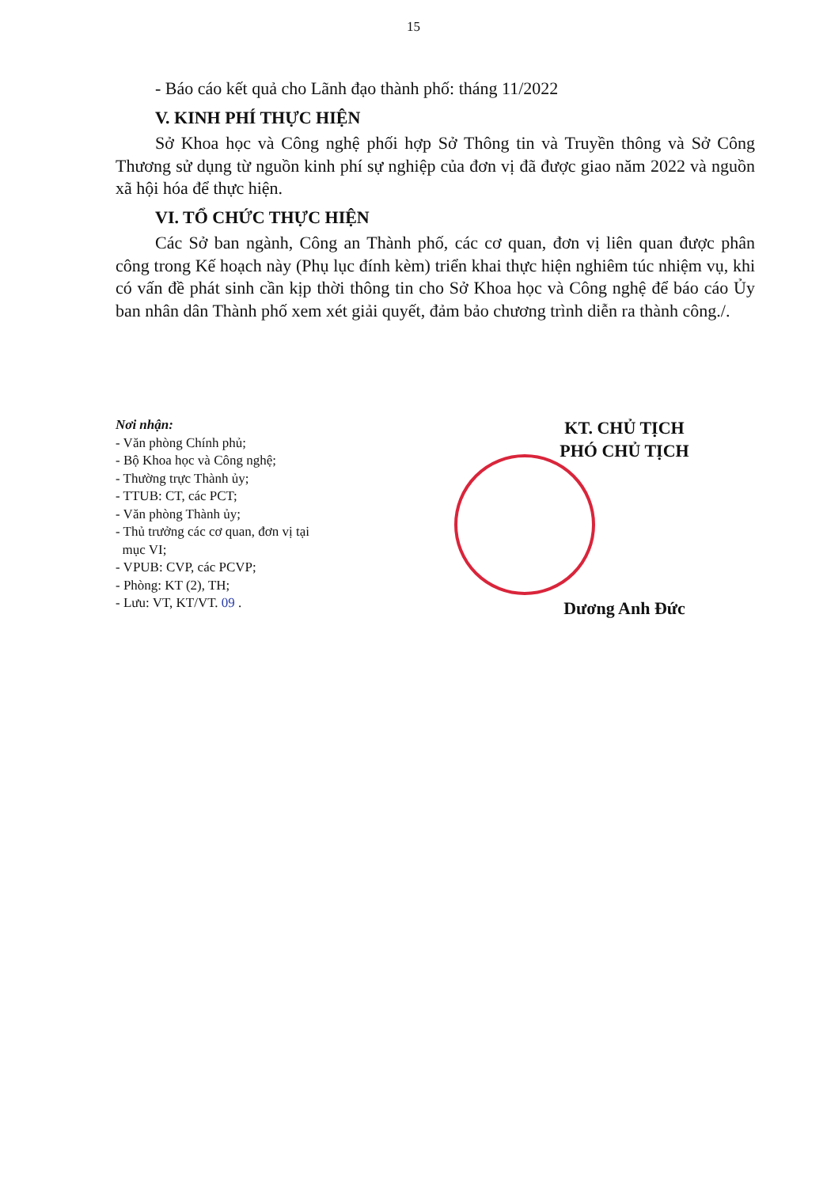15
- Báo cáo kết quả cho Lãnh đạo thành phố: tháng 11/2022
V. KINH PHÍ THỰC HIỆN
Sở Khoa học và Công nghệ phối hợp Sở Thông tin và Truyền thông và Sở Công Thương sử dụng từ nguồn kinh phí sự nghiệp của đơn vị đã được giao năm 2022 và nguồn xã hội hóa để thực hiện.
VI. TỔ CHỨC THỰC HIỆN
Các Sở ban ngành, Công an Thành phố, các cơ quan, đơn vị liên quan được phân công trong Kế hoạch này (Phụ lục đính kèm) triển khai thực hiện nghiêm túc nhiệm vụ, khi có vấn đề phát sinh cần kịp thời thông tin cho Sở Khoa học và Công nghệ để báo cáo Ủy ban nhân dân Thành phố xem xét giải quyết, đảm bảo chương trình diễn ra thành công./.
Nơi nhận:
- Văn phòng Chính phủ;
- Bộ Khoa học và Công nghệ;
- Thường trực Thành ủy;
- TTUB: CT, các PCT;
- Văn phòng Thành ủy;
- Thủ trưởng các cơ quan, đơn vị tại
mục VI;
- VPUB: CVP, các PCVP;
- Phòng: KT (2), TH;
- Lưu: VT, KT/VT. 09 .
KT. CHỦ TỊCH
PHÓ CHỦ TỊCH
Dương Anh Đức